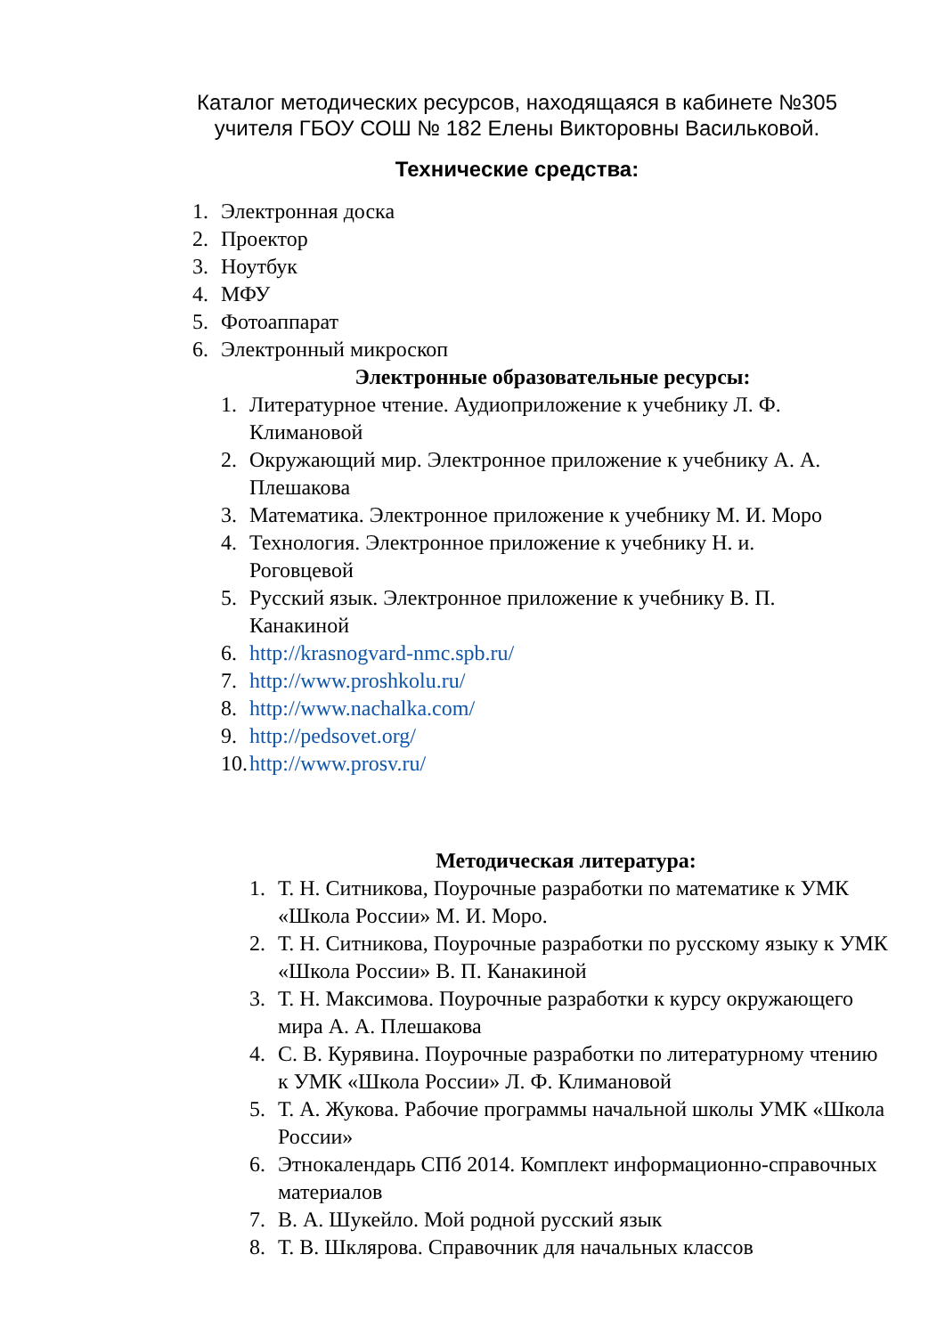Каталог методических ресурсов, находящаяся в кабинете №305
учителя ГБОУ СОШ № 182 Елены Викторовны Васильковой.
Технические средства:
1. Электронная доска
2. Проектор
3. Ноутбук
4. МФУ
5. Фотоаппарат
6. Электронный микроскоп
Электронные образовательные ресурсы:
1. Литературное чтение. Аудиоприложение к учебнику Л. Ф. Климановой
2. Окружающий мир. Электронное приложение к учебнику А. А. Плешакова
3. Математика. Электронное приложение к учебнику М. И. Моро
4. Технология. Электронное приложение к учебнику Н. и. Роговцевой
5. Русский язык. Электронное приложение к учебнику В. П. Канакиной
6. http://krasnogvard-nmc.spb.ru/
7. http://www.proshkolu.ru/
8. http://www.nachalka.com/
9. http://pedsovet.org/
10. http://www.prosv.ru/
Методическая литература:
1. Т. Н. Ситникова, Поурочные разработки по математике к УМК «Школа России» М. И. Моро.
2. Т. Н. Ситникова, Поурочные разработки по русскому языку к УМК «Школа России» В. П. Канакиной
3. Т. Н. Максимова. Поурочные разработки к курсу окружающего мира А. А. Плешакова
4. С. В. Курявина. Поурочные разработки по литературному чтению к УМК «Школа России» Л. Ф. Климановой
5. Т. А. Жукова. Рабочие программы начальной школы УМК «Школа России»
6. Этнокалендарь СПб 2014. Комплект информационно-справочных материалов
7. В. А. Шукейло. Мой родной русский язык
8. Т. В. Шклярова. Справочник для начальных классов